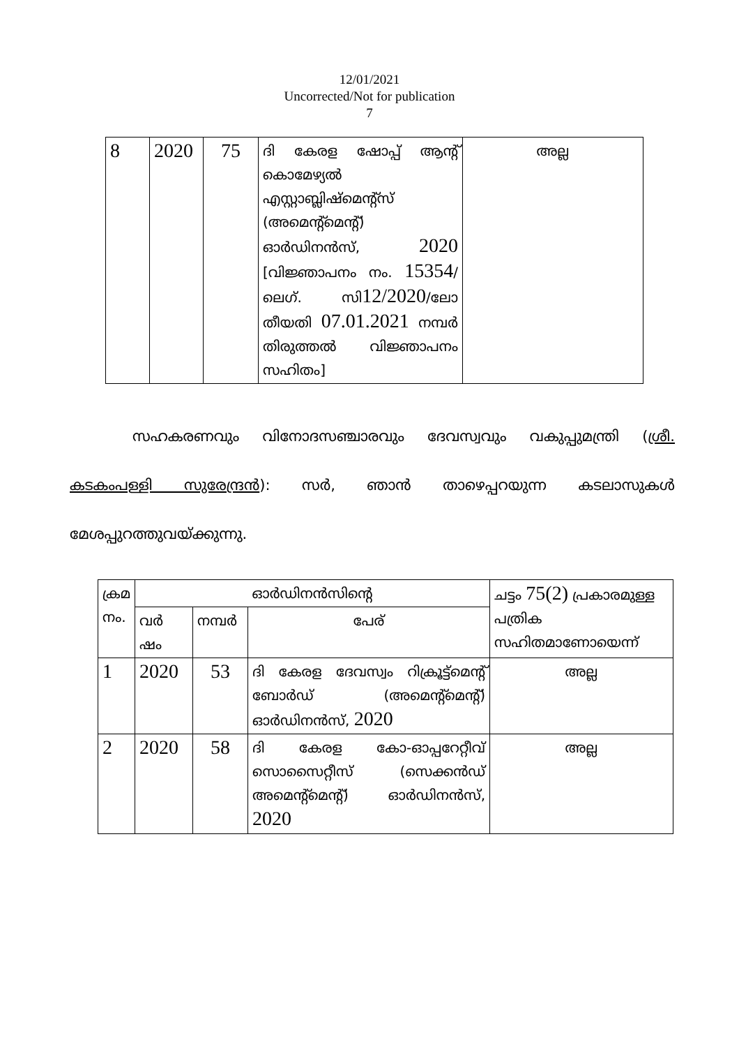12/01/2021
Uncorrected/Not for publication
7
| 8 | 2020 | 75 | ദി കേരള ഷോപ്പ് ആന്റ് കൊമേഴ്യൽ എസ്റ്റാബ്ലിഷ്മെന്റ്സ് (അമെന്റ്മെന്റ്) ഓർഡിനൻസ്, 2020 [വിജ്ഞാപനം നം. 15354 /ലെഗ്. സി 12/2020 /ലോ തീയതി 07.01.2021 നമ്പർ തിരുത്തൽ വിജ്ഞാപനം സഹിതം] | അല്ല |
സഹകരണവും വിനോദസഞ്ചാരവും ദേവസ്വവും വകുപ്പുമന്ത്രി (ശ്രീ. കടകംപള്ളി സുരേന്ദ്രൻ): സർ, ഞാൻ താഴെപ്പറയുന്ന കടലാസുകൾ മേശപ്പുറത്തുവയ്ക്കുന്നു.
| ക്രമ നം. | ഓർഡിനൻസിന്റെ | | | ചട്ടം 75(2) പ്രകാരമുള്ള പത്രിക സഹിതമാണോയെന്ന് |
| | വർ ഷം | നമ്പർ | പേര് | |
| 1 | 2020 | 53 | ദി കേരള ദേവസ്വം റിക്രൂട്ട്മെന്റ് ബോർഡ് (അമെന്റ്മെന്റ്) ഓർഡിനൻസ്, 2020 | അല്ല |
| 2 | 2020 | 58 | ദി കേരള കോ-ഓപ്പറേറ്റീവ് സൊസൈറ്റീസ് (സെക്കൻഡ് അമെന്റ്മെന്റ്) ഓർഡിനൻസ്, 2020 | അല്ല |